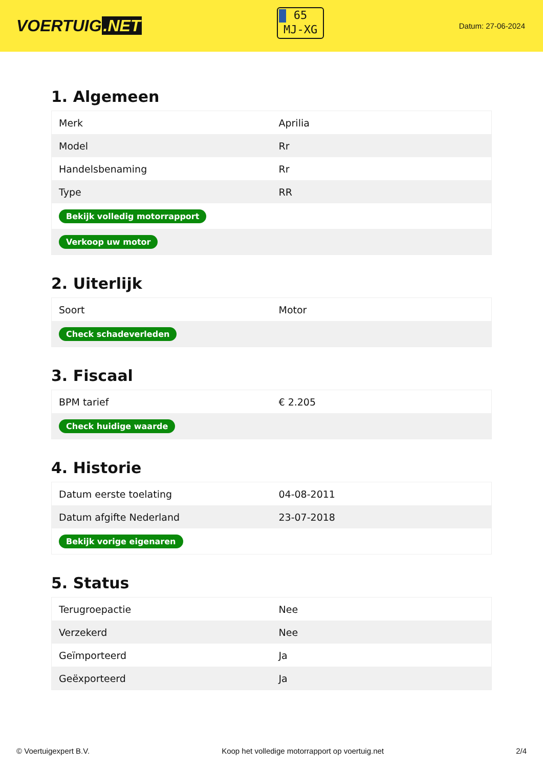VOERTUIG.NET
65
MJ-XG
Datum: 27-06-2024
1. Algemeen
| Merk | Aprilia |
| Model | Rr |
| Handelsbenaming | Rr |
| Type | RR |
| Bekijk volledig motorrapport | |
| Verkoop uw motor | |
2. Uiterlijk
| Soort | Motor |
| Check schadeverleden | |
3. Fiscaal
| BPM tarief | € 2.205 |
| Check huidige waarde | |
4. Historie
| Datum eerste toelating | 04-08-2011 |
| Datum afgifte Nederland | 23-07-2018 |
| Bekijk vorige eigenaren | |
5. Status
| Terugroepactie | Nee |
| Verzekerd | Nee |
| Geïmporteerd | Ja |
| Geëxporteerd | Ja |
© Voertuigexpert B.V. Koop het volledige motorrapport op voertuig.net 2/4